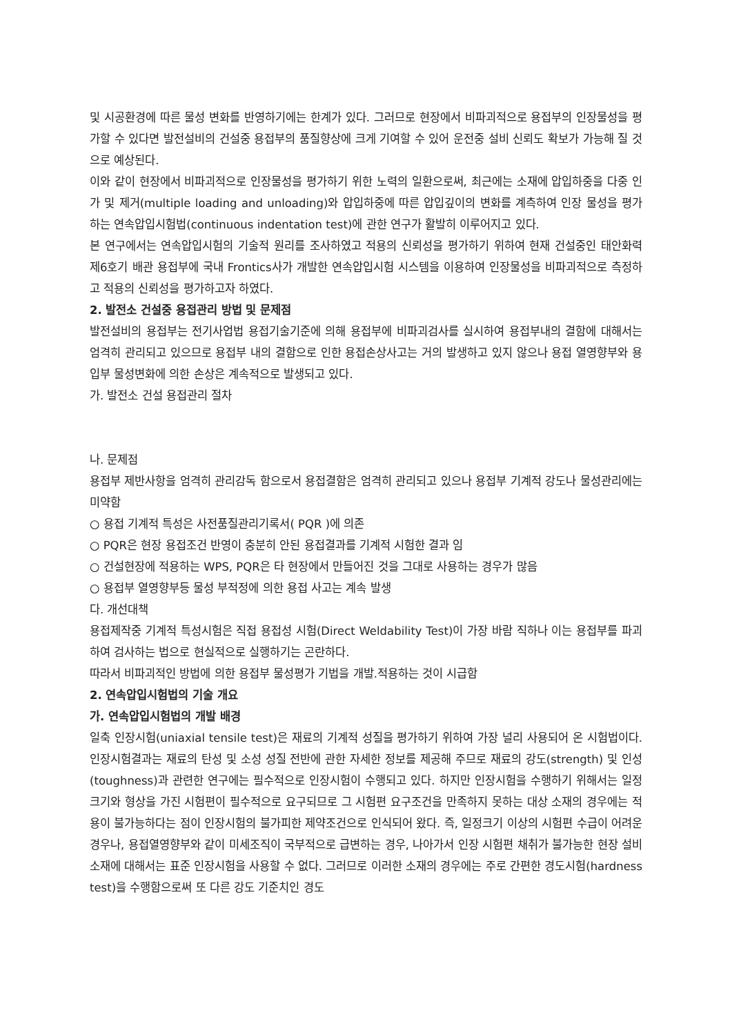및 시공환경에 따른 물성 변화를 반영하기에는 한계가 있다. 그러므로 현장에서 비파괴적으로 용접부의 인장물성을 평가할 수 있다면 발전설비의 건설중 용접부의 품질향상에 크게 기여할 수 있어 운전중 설비 신뢰도 확보가 가능해 질 것으로 예상된다.
이와 같이 현장에서 비파괴적으로 인장물성을 평가하기 위한 노력의 일환으로써, 최근에는 소재에 압입하중을 다중 인가 및 제거(multiple loading and unloading)와 압입하중에 따른 압입깊이의 변화를 계측하여 인장 물성을 평가하는 연속압입시험법(continuous indentation test)에 관한 연구가 활발히 이루어지고 있다.
본 연구에서는 연속압입시험의 기술적 원리를 조사하였고 적용의 신뢰성을 평가하기 위하여 현재 건설중인 태안화력 제6호기 배관 용접부에 국내 Frontics사가 개발한 연속압입시험 시스템을 이용하여 인장물성을 비파괴적으로 측정하고 적용의 신뢰성을 평가하고자 하였다.
2. 발전소 건설중 용접관리 방법 및 문제점
발전설비의 용접부는 전기사업법 용접기술기준에 의해 용접부에 비파괴검사를 실시하여 용접부내의 결함에 대해서는 엄격히 관리되고 있으므로 용접부 내의 결함으로 인한 용접손상사고는 거의 발생하고 있지 않으나 용접 열영향부와 용입부 물성변화에 의한 손상은 계속적으로 발생되고 있다.
가. 발전소 건설 용접관리 절차
나. 문제점
용접부 제반사항을 엄격히 관리감독 함으로서 용접결함은 엄격히 관리되고 있으나 용접부 기계적 강도나 물성관리에는 미약함
○ 용접 기계적 특성은 사전품질관리기록서( PQR )에 의존
○ PQR은 현장 용접조건 반영이 충분히 안된 용접결과를 기계적 시험한 결과 임
○ 건설현장에 적용하는 WPS, PQR은 타 현장에서 만들어진 것을 그대로 사용하는 경우가 많음
○ 용접부 열영향부등 물성 부적정에 의한 용접 사고는 계속 발생
다. 개선대책
용접제작중 기계적 특성시험은 직접 용접성 시험(Direct Weldability Test)이 가장 바람 직하나 이는 용접부를 파괴하여 검사하는 법으로 현실적으로 실행하기는 곤란하다.
따라서 비파괴적인 방법에 의한 용접부 물성평가 기법을 개발.적용하는 것이 시급함
2. 연속압입시험법의 기술 개요
가. 연속압입시험법의 개발 배경
일축 인장시험(uniaxial tensile test)은 재료의 기계적 성질을 평가하기 위하여 가장 널리 사용되어 온 시험법이다. 인장시험결과는 재료의 탄성 및 소성 성질 전반에 관한 자세한 정보를 제공해 주므로 재료의 강도(strength) 및 인성(toughness)과 관련한 연구에는 필수적으로 인장시험이 수행되고 있다. 하지만 인장시험을 수행하기 위해서는 일정 크기와 형상을 가진 시험편이 필수적으로 요구되므로 그 시험편 요구조건을 만족하지 못하는 대상 소재의 경우에는 적용이 불가능하다는 점이 인장시험의 불가피한 제약조건으로 인식되어 왔다. 즉, 일정크기 이상의 시험편 수급이 어려운 경우나, 용접열영향부와 같이 미세조직이 국부적으로 급변하는 경우, 나아가서 인장 시험편 채취가 불가능한 현장 설비 소재에 대해서는 표준 인장시험을 사용할 수 없다. 그러므로 이러한 소재의 경우에는 주로 간편한 경도시험(hardness test)을 수행함으로써 또 다른 강도 기준치인 경도